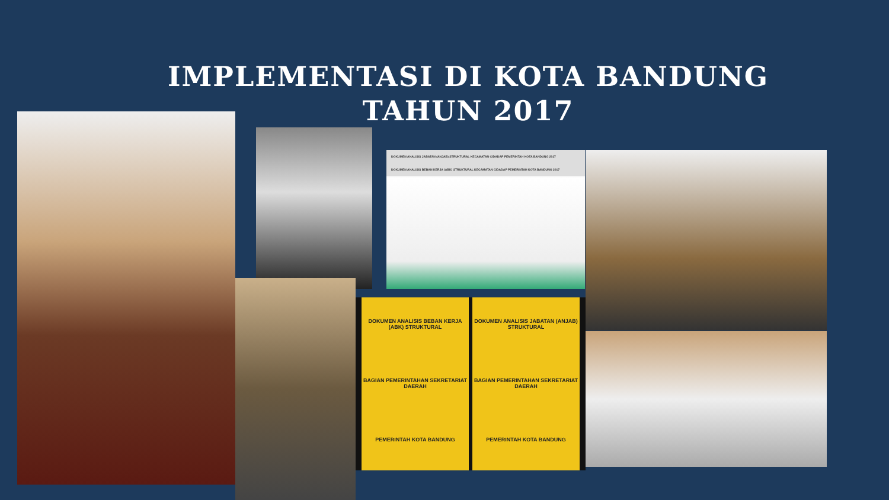IMPLEMENTASI DI KOTA BANDUNG TAHUN 2017
DOKUMEN ANALISIS JABATAN (ANJAB) STRUKTURAL KECAMATAN CIDADAP PEMERINTAH KOTA BANDUNG 2017
DOKUMEN ANALISIS BEBAN KERJA (ABK) STRUKTURAL KECAMATAN CIDADAP PEMERINTAH KOTA BANDUNG 2017
DOKUMEN ANALISIS BEBAN KERJA (ABK) STRUKTURAL
BAGIAN PEMERINTAHAN SEKRETARIAT DAERAH
PEMERINTAH KOTA BANDUNG
DOKUMEN ANALISIS JABATAN (ANJAB) STRUKTURAL
BAGIAN PEMERINTAHAN SEKRETARIAT DAERAH
PEMERINTAH KOTA BANDUNG